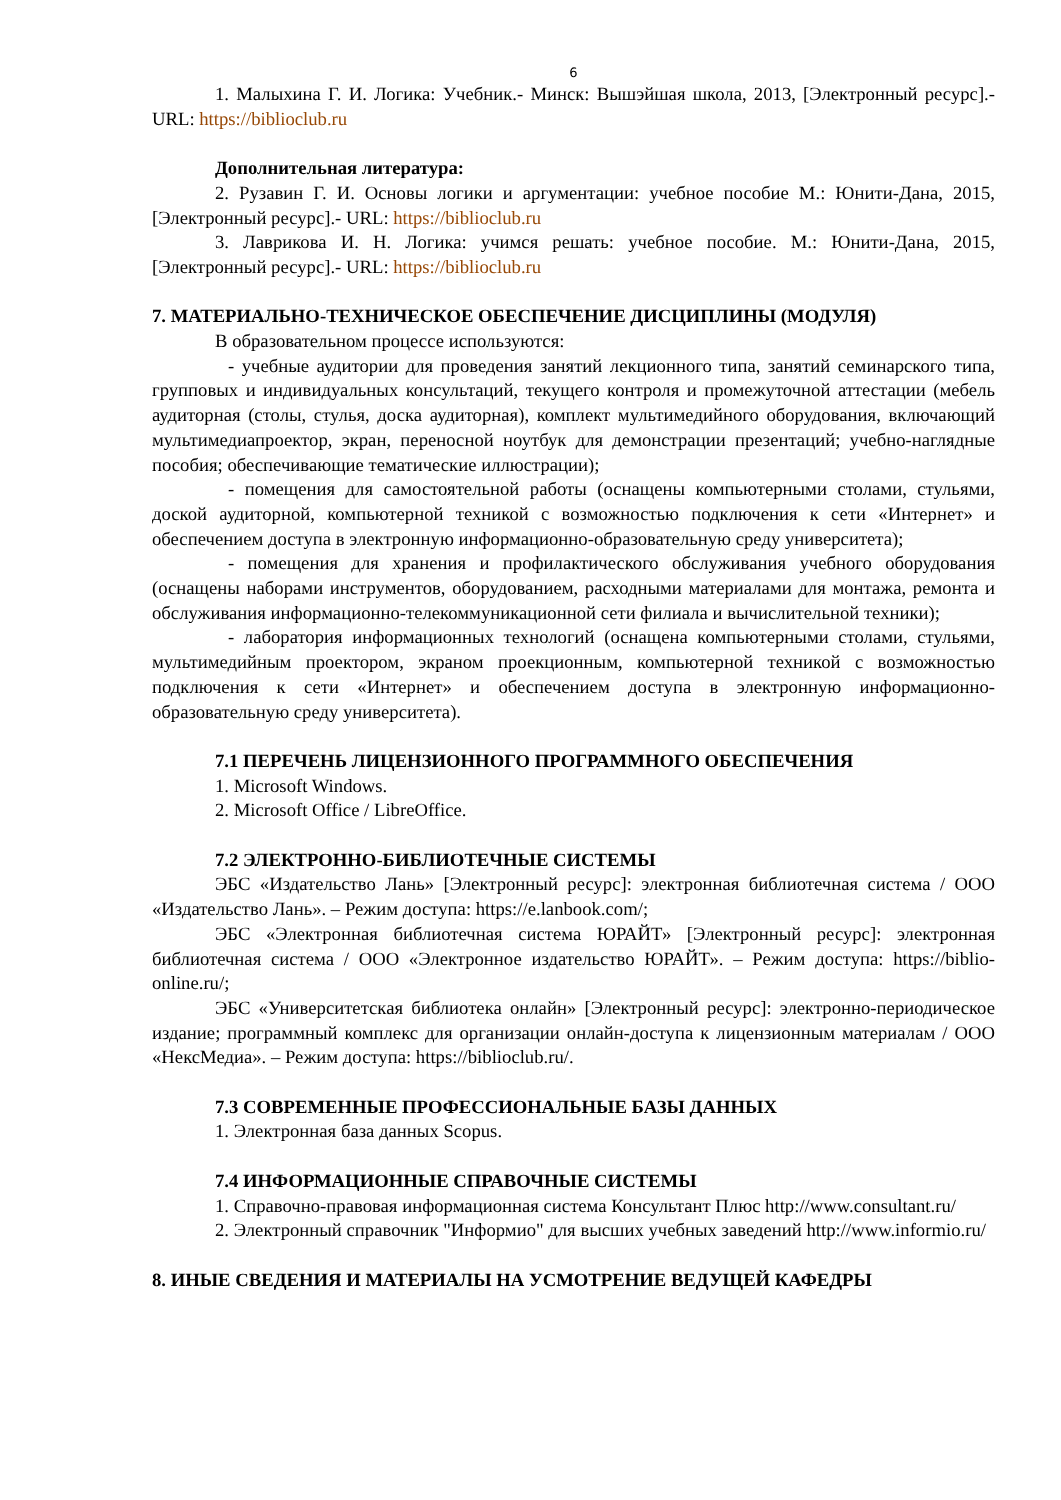6
1. Малыхина Г. И. Логика: Учебник.- Минск: Вышэйшая школа, 2013, [Электронный ресурс].- URL: https://biblioclub.ru
Дополнительная литература:
2. Рузавин Г. И. Основы логики и аргументации: учебное пособие М.: Юнити-Дана, 2015, [Электронный ресурс].- URL: https://biblioclub.ru
3. Лаврикова И. Н. Логика: учимся решать: учебное пособие. М.: Юнити-Дана, 2015, [Электронный ресурс].- URL: https://biblioclub.ru
7. МАТЕРИАЛЬНО-ТЕХНИЧЕСКОЕ ОБЕСПЕЧЕНИЕ ДИСЦИПЛИНЫ (МОДУЛЯ)
В образовательном процессе используются:
- учебные аудитории для проведения занятий лекционного типа, занятий семинарского типа, групповых и индивидуальных консультаций, текущего контроля и промежуточной аттестации (мебель аудиторная (столы, стулья, доска аудиторная), комплект мультимедийного оборудования, включающий мультимедиапроектор, экран, переносной ноутбук для демонстрации презентаций; учебно-наглядные пособия; обеспечивающие тематические иллюстрации);
- помещения для самостоятельной работы (оснащены компьютерными столами, стульями, доской аудиторной, компьютерной техникой с возможностью подключения к сети «Интернет» и обеспечением доступа в электронную информационно-образовательную среду университета);
- помещения для хранения и профилактического обслуживания учебного оборудования (оснащены наборами инструментов, оборудованием, расходными материалами для монтажа, ремонта и обслуживания информационно-телекоммуникационной сети филиала и вычислительной техники);
- лаборатория информационных технологий (оснащена компьютерными столами, стульями, мультимедийным проектором, экраном проекционным, компьютерной техникой с возможностью подключения к сети «Интернет» и обеспечением доступа в электронную информационно-образовательную среду университета).
7.1 ПЕРЕЧЕНЬ ЛИЦЕНЗИОННОГО ПРОГРАММНОГО ОБЕСПЕЧЕНИЯ
1. Microsoft Windows.
2. Microsoft Office / LibreOffice.
7.2 ЭЛЕКТРОННО-БИБЛИОТЕЧНЫЕ СИСТЕМЫ
ЭБС «Издательство Лань» [Электронный ресурс]: электронная библиотечная система / ООО «Издательство Лань». – Режим доступа: https://e.lanbook.com/;
ЭБС «Электронная библиотечная система ЮРАЙТ» [Электронный ресурс]: электронная библиотечная система / ООО «Электронное издательство ЮРАЙТ». – Режим доступа: https://biblio-online.ru/;
ЭБС «Университетская библиотека онлайн» [Электронный ресурс]: электронно-периодическое издание; программный комплекс для организации онлайн-доступа к лицензионным материалам / ООО «НексМедиа». – Режим доступа: https://biblioclub.ru/.
7.3 СОВРЕМЕННЫЕ ПРОФЕССИОНАЛЬНЫЕ БАЗЫ ДАННЫХ
1. Электронная база данных Scopus.
7.4 ИНФОРМАЦИОННЫЕ СПРАВОЧНЫЕ СИСТЕМЫ
1. Справочно-правовая информационная система Консультант Плюс http://www.consultant.ru/
2. Электронный справочник "Информио" для высших учебных заведений http://www.informio.ru/
8. ИНЫЕ СВЕДЕНИЯ И МАТЕРИАЛЫ НА УСМОТРЕНИЕ ВЕДУЩЕЙ КАФЕДРЫ